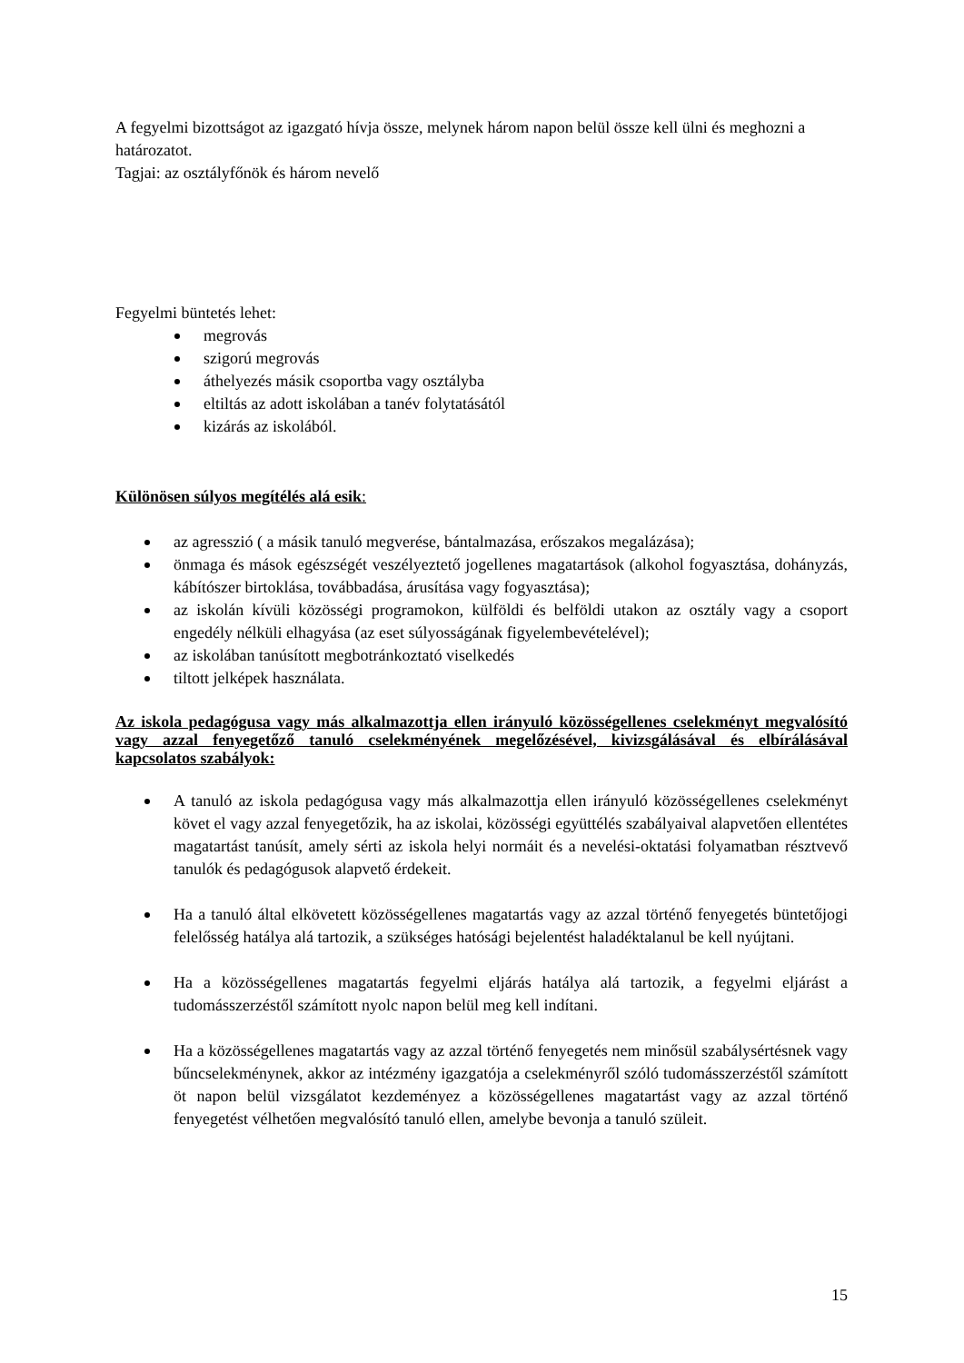A fegyelmi bizottságot az igazgató hívja össze, melynek három napon belül össze kell ülni és meghozni a határozatot.
Tagjai: az osztályfőnök és három nevelő
Fegyelmi büntetés lehet:
megrovás
szigorú megrovás
áthelyezés másik csoportba vagy osztályba
eltiltás az adott iskolában a tanév folytatásától
kizárás az iskolából.
Különösen súlyos megítélés alá esik:
az agresszió ( a másik tanuló megverése, bántalmazása, erőszakos megalázása);
önmaga és mások egészségét veszélyeztető jogellenes magatartások (alkohol fogyasztása, dohányzás, kábítószer birtoklása, továbbadása, árusítása vagy fogyasztása);
az iskolán kívüli közösségi programokon, külföldi és belföldi utakon az osztály vagy a csoport engedély nélküli elhagyása (az eset súlyosságának figyelembevételével);
az iskolában tanúsított megbotránkoztató viselkedés
tiltott jelképek használata.
Az iskola pedagógusa vagy más alkalmazottja ellen irányuló közösségellenes cselekményt megvalósító vagy azzal fenyegetőző tanuló cselekményének megelőzésével, kivizsgálásával és elbírálásával kapcsolatos szabályok:
A tanuló az iskola pedagógusa vagy más alkalmazottja ellen irányuló közösségellenes cselekményt követ el vagy azzal fenyegetőzik, ha az iskolai, közösségi együttélés szabályaival alapvetően ellentétes magatartást tanúsít, amely sérti az iskola helyi normáit és a nevelési-oktatási folyamatban résztvevő tanulók és pedagógusok alapvető érdekeit.
Ha a tanuló által elkövetett közösségellenes magatartás vagy az azzal történő fenyegetés büntetőjogi felelősség hatálya alá tartozik, a szükséges hatósági bejelentést haladéktalanul be kell nyújtani.
Ha a közösségellenes magatartás fegyelmi eljárás hatálya alá tartozik, a fegyelmi eljárást a tudomásszerzéstől számított nyolc napon belül meg kell indítani.
Ha a közösségellenes magatartás vagy az azzal történő fenyegetés nem minősül szabálysértésnek vagy bűncselekménynek, akkor az intézmény igazgatója a cselekményről szóló tudomásszerzéstől számított öt napon belül vizsgálatot kezdeményez a közösségellenes magatartást vagy az azzal történő fenyegetést vélhetően megvalósító tanuló ellen, amelybe bevonja a tanuló szüleit.
15